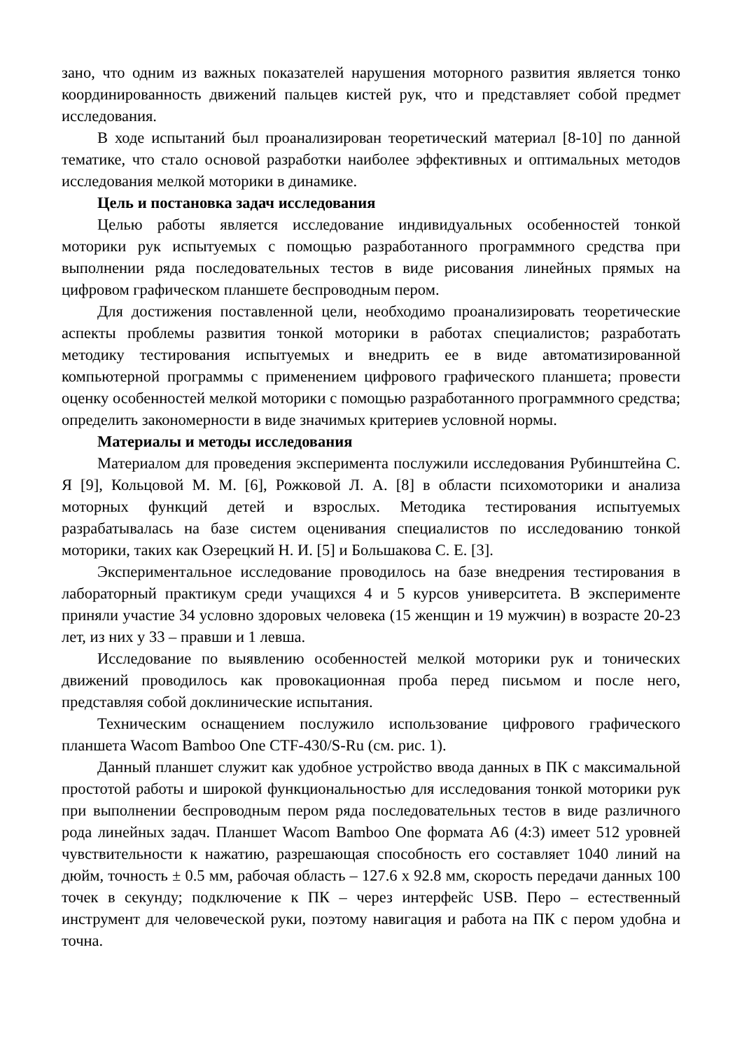зано, что одним из важных показателей нарушения моторного развития является тонко координированность движений пальцев кистей рук, что и представляет собой предмет исследования.
В ходе испытаний был проанализирован теоретический материал [8-10] по данной тематике, что стало основой разработки наиболее эффективных и оптимальных методов исследования мелкой моторики в динамике.
Цель и постановка задач исследования
Целью работы является исследование индивидуальных особенностей тонкой моторики рук испытуемых с помощью разработанного программного средства при выполнении ряда последовательных тестов в виде рисования линейных прямых на цифровом графическом планшете беспроводным пером.
Для достижения поставленной цели, необходимо проанализировать теоретические аспекты проблемы развития тонкой моторики в работах специалистов; разработать методику тестирования испытуемых и внедрить ее в виде автоматизированной компьютерной программы с применением цифрового графического планшета; провести оценку особенностей мелкой моторики с помощью разработанного программного средства; определить закономерности в виде значимых критериев условной нормы.
Материалы и методы исследования
Материалом для проведения эксперимента послужили исследования Рубинштейна С. Я [9], Кольцовой М. М. [6], Рожковой Л. А. [8] в области психомоторики и анализа моторных функций детей и взрослых. Методика тестирования испытуемых разрабатывалась на базе систем оценивания специалистов по исследованию тонкой моторики, таких как Озерецкий Н. И. [5] и Большакова С. Е. [3].
Экспериментальное исследование проводилось на базе внедрения тестирования в лабораторный практикум среди учащихся 4 и 5 курсов университета. В эксперименте приняли участие 34 условно здоровых человека (15 женщин и 19 мужчин) в возрасте 20-23 лет, из них у 33 – правши и 1 левша.
Исследование по выявлению особенностей мелкой моторики рук и тонических движений проводилось как провокационная проба перед письмом и после него, представляя собой доклинические испытания.
Техническим оснащением послужило использование цифрового графического планшета Wacom Bamboo One CTF-430/S-Ru (см. рис. 1).
Данный планшет служит как удобное устройство ввода данных в ПК с максимальной простотой работы и широкой функциональностью для исследования тонкой моторики рук при выполнении беспроводным пером ряда последовательных тестов в виде различного рода линейных задач. Планшет Wacom Bamboo One формата А6 (4:3) имеет 512 уровней чувствительности к нажатию, разрешающая способность его составляет 1040 линий на дюйм, точность ± 0.5 мм, рабочая область – 127.6 x 92.8 мм, скорость передачи данных 100 точек в секунду; подключение к ПК – через интерфейс USB. Перо – естественный инструмент для человеческой руки, поэтому навигация и работа на ПК с пером удобна и точна.